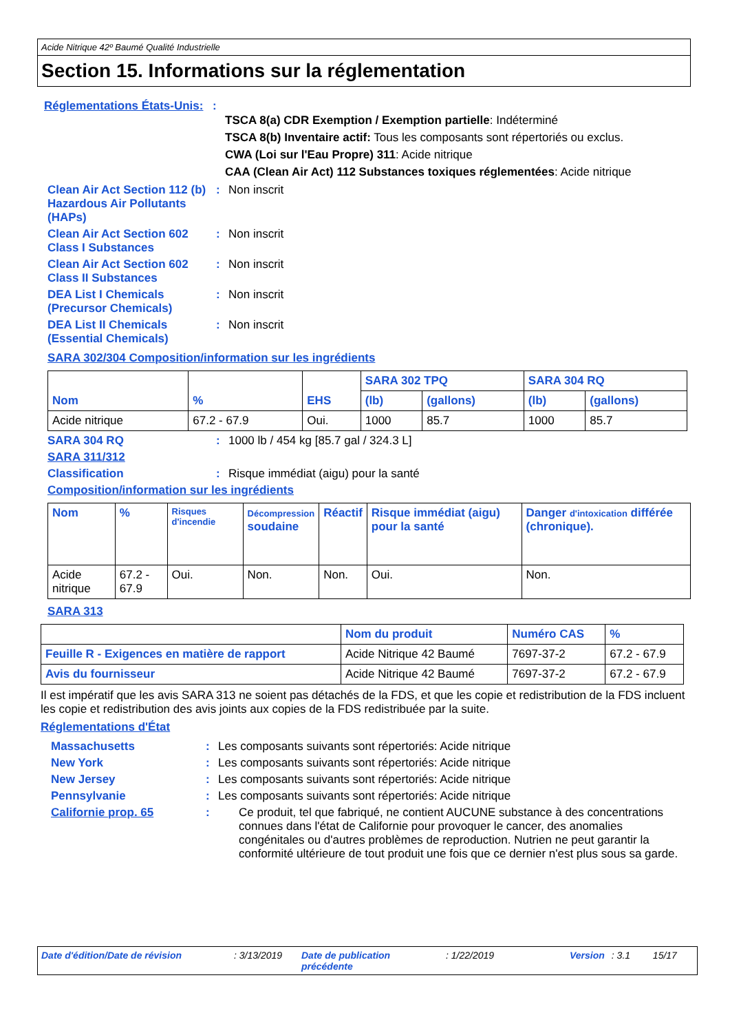Acide Nitrique 42º Baumé Qualité Industrielle
Section 15. Informations sur la réglementation
Réglementations États-Unis:
:
TSCA 8(a) CDR Exemption / Exemption partielle: Indéterminé
TSCA 8(b) Inventaire actif: Tous les composants sont répertoriés ou exclus.
CWA (Loi sur l'Eau Propre) 311: Acide nitrique
CAA (Clean Air Act) 112 Substances toxiques réglementées: Acide nitrique
Clean Air Act Section 112 (b) Hazardous Air Pollutants (HAPs)
: Non inscrit
Clean Air Act Section 602 Class I Substances
: Non inscrit
Clean Air Act Section 602 Class II Substances
: Non inscrit
DEA List I Chemicals (Precursor Chemicals)
: Non inscrit
DEA List II Chemicals (Essential Chemicals)
: Non inscrit
SARA 302/304 Composition/information sur les ingrédients
| Nom | % | EHS | SARA 302 TPQ | | SARA 304 RQ | |
| --- | --- | --- | --- | --- | --- | --- |
| | | | (lb) | (gallons) | (lb) | (gallons) |
| Acide nitrique | 67.2 - 67.9 | Oui. | 1000 | 85.7 | 1000 | 85.7 |
SARA 304 RQ : 1000 lb / 454 kg [85.7 gal / 324.3 L]
SARA 311/312
Classification : Risque immédiat (aigu) pour la santé
Composition/information sur les ingrédients
| Nom | % | Risques d'incendie | Décompression soudaine | Réactif | Risque immédiat (aigu) pour la santé | Danger d'intoxication différée (chronique). |
| --- | --- | --- | --- | --- | --- | --- |
| Acide nitrique | 67.2 - 67.9 | Oui. | Non. | Non. | Oui. | Non. |
SARA 313
| | Nom du produit | Numéro CAS | % |
| Feuille R - Exigences en matière de rapport | Acide Nitrique 42 Baumé | 7697-37-2 | 67.2 - 67.9 |
| Avis du fournisseur | Acide Nitrique 42 Baumé | 7697-37-2 | 67.2 - 67.9 |
Il est impératif que les avis SARA 313 ne soient pas détachés de la FDS, et que les copie et redistribution de la FDS incluent les copie et redistribution des avis joints aux copies de la FDS redistribuée par la suite.
Réglementations d'État
Massachusetts : Les composants suivants sont répertoriés: Acide nitrique
New York : Les composants suivants sont répertoriés: Acide nitrique
New Jersey : Les composants suivants sont répertoriés: Acide nitrique
Pennsylvanie : Les composants suivants sont répertoriés: Acide nitrique
Californie prop. 65 : Ce produit, tel que fabriqué, ne contient AUCUNE substance à des concentrations connues dans l'état de Californie pour provoquer le cancer, des anomalies congénitales ou d'autres problèmes de reproduction. Nutrien ne peut garantir la conformité ultérieure de tout produit une fois que ce dernier n'est plus sous sa garde.
Date d'édition/Date de révision : 3/13/2019
Date de publication précédente
: 1/22/2019 Version : 3.1 15/17